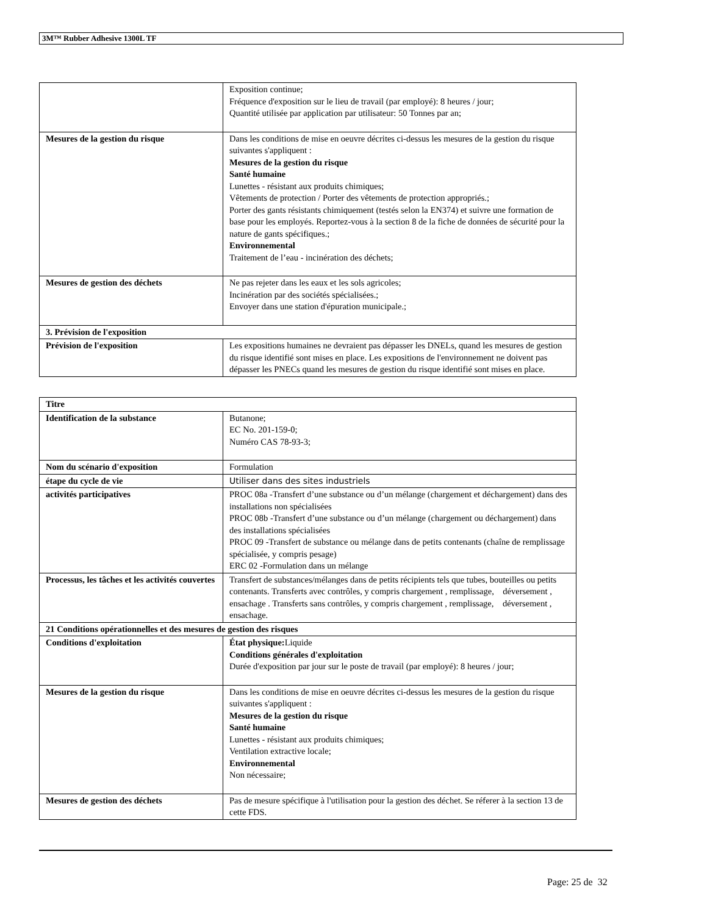3M™ Rubber Adhesive 1300L TF
| | Exposition continue; Fréquence d'exposition sur le lieu de travail (par employé): 8 heures / jour; Quantité utilisée par application par utilisateur: 50 Tonnes par an; |
| Mesures de la gestion du risque | Dans les conditions de mise en oeuvre décrites ci-dessus les mesures de la gestion du risque suivantes s'appliquent : Mesures de la gestion du risque Santé humaine Lunettes - résistant aux produits chimiques; Vêtements de protection / Porter des vêtements de protection appropriés.; Porter des gants résistants chimiquement (testés selon la EN374) et suivre une formation de base pour les employés. Reportez-vous à la section 8 de la fiche de données de sécurité pour la nature de gants spécifiques.; Environnemental Traitement de l’eau - incinération des déchets; |
| Mesures de gestion des déchets | Ne pas rejeter dans les eaux et les sols agricoles; Incinération par des sociétés spécialisées.; Envoyer dans une station d'épuration municipale.; |
| 3. Prévision de l'exposition | |
| Prévision de l'exposition | Les expositions humaines ne devraient pas dépasser les DNELs, quand les mesures de gestion du risque identifié sont mises en place. Les expositions de l'environnement ne doivent pas dépasser les PNECs quand les mesures de gestion du risque identifié sont mises en place. |
| Titre | |
| Identification de la substance | Butanone; EC No. 201-159-0; Numéro CAS 78-93-3; |
| Nom du scénario d'exposition | Formulation |
| étape du cycle de vie | Utiliser dans des sites industriels |
| activités participatives | PROC 08a -Transfert d’une substance ou d’un mélange (chargement et déchargement) dans des installations non spécialisées PROC 08b -Transfert d’une substance ou d’un mélange (chargement ou déchargement) dans des installations spécialisées PROC 09 -Transfert de substance ou mélange dans de petits contenants (chaîne de remplissage spécialisée, y compris pesage) ERC 02 -Formulation dans un mélange |
| Processus, les tâches et les activités couvertes | Transfert de substances/mélanges dans de petits récipients tels que tubes, bouteilles ou petits contenants. Transferts avec contrôles, y compris chargement , remplissage, déversement , ensachage . Transferts sans contrôles, y compris chargement , remplissage, déversement , ensachage. |
| 21 Conditions opérationnelles et des mesures de gestion des risques | |
| Conditions d'exploitation | État physique: Liquide Conditions générales d'exploitation Durée d'exposition par jour sur le poste de travail (par employé): 8 heures / jour; |
| Mesures de la gestion du risque | Dans les conditions de mise en oeuvre décrites ci-dessus les mesures de la gestion du risque suivantes s'appliquent : Mesures de la gestion du risque Santé humaine Lunettes - résistant aux produits chimiques; Ventilation extractive locale; Environnemental Non nécessaire; |
| Mesures de gestion des déchets | Pas de mesure spécifique à l'utilisation pour la gestion des déchet. Se réferer à la section 13 de cette FDS. |
Page: 25 de 32